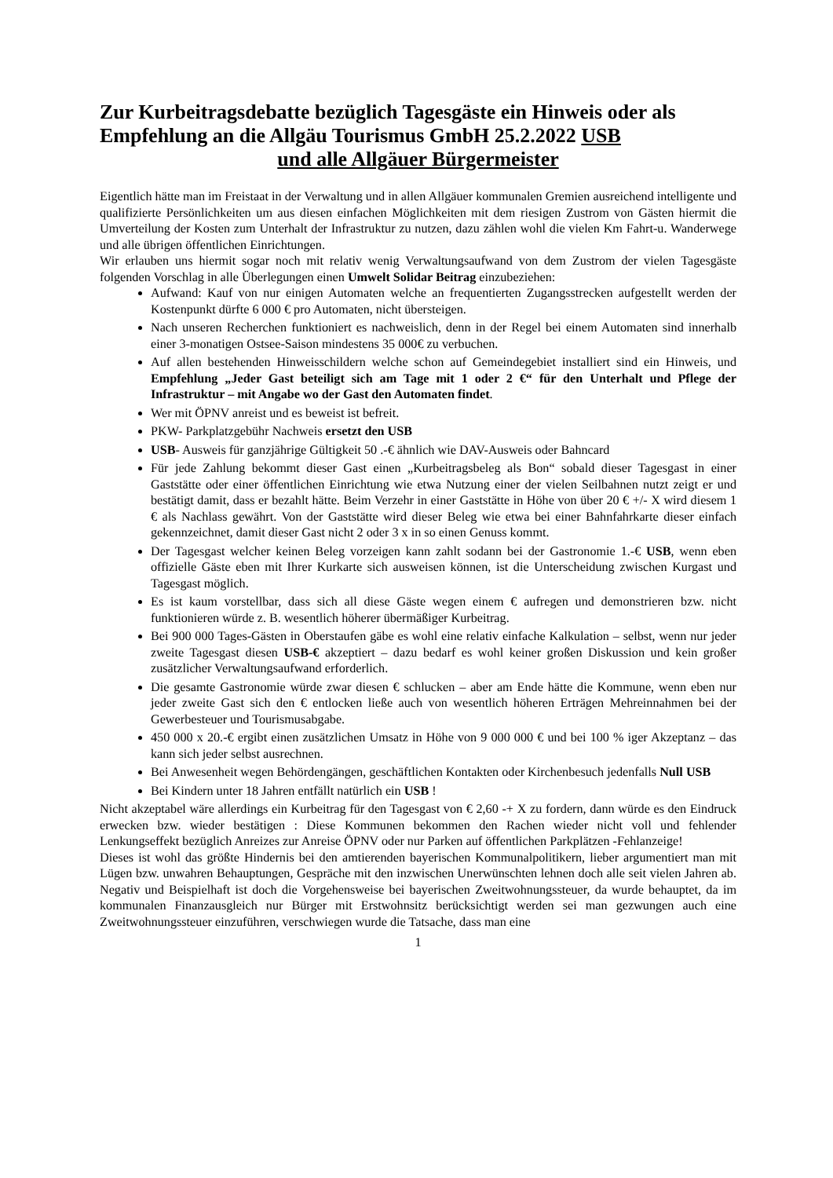Zur Kurbeitragsdebatte bezüglich Tagesgäste ein Hinweis oder als Empfehlung an die Allgäu Tourismus GmbH 25.2.2022 USB
und alle Allgäuer Bürgermeister
Eigentlich hätte man im Freistaat in der Verwaltung und in allen Allgäuer kommunalen Gremien ausreichend intelligente und qualifizierte Persönlichkeiten um aus diesen einfachen Möglichkeiten mit dem riesigen Zustrom von Gästen hiermit die Umverteilung der Kosten zum Unterhalt der Infrastruktur zu nutzen, dazu zählen wohl die vielen Km Fahrt-u. Wanderwege und alle übrigen öffentlichen Einrichtungen.
Wir erlauben uns hiermit sogar noch mit relativ wenig Verwaltungsaufwand von dem Zustrom der vielen Tagesgäste folgenden Vorschlag in alle Überlegungen einen Umwelt Solidar Beitrag einzubeziehen:
Aufwand: Kauf von nur einigen Automaten welche an frequentierten Zugangsstrecken aufgestellt werden der Kostenpunkt dürfte 6 000 € pro Automaten, nicht übersteigen.
Nach unseren Recherchen funktioniert es nachweislich, denn in der Regel bei einem Automaten sind innerhalb einer 3-monatigen Ostsee-Saison mindestens 35 000€ zu verbuchen.
Auf allen bestehenden Hinweisschildern welche schon auf Gemeindegebiet installiert sind ein Hinweis, und Empfehlung „Jeder Gast beteiligt sich am Tage mit 1 oder 2 €“ für den Unterhalt und Pflege der Infrastruktur – mit Angabe wo der Gast den Automaten findet.
Wer mit ÖPNV anreist und es beweist ist befreit.
PKW- Parkplatzgebühr Nachweis ersetzt den USB
USB- Ausweis für ganzjährige Gültigkeit 50 .-€ ähnlich wie DAV-Ausweis oder Bahncard
Für jede Zahlung bekommt dieser Gast einen „Kurbeitragsbeleg als Bon“ sobald dieser Tagesgast in einer Gaststätte oder einer öffentlichen Einrichtung wie etwa Nutzung einer der vielen Seilbahnen nutzt zeigt er und bestätigt damit, dass er bezahlt hätte. Beim Verzehr in einer Gaststätte in Höhe von über 20 € +/- X wird diesem 1 € als Nachlass gewährt. Von der Gaststätte wird dieser Beleg wie etwa bei einer Bahnfahrkarte dieser einfach gekennzeichnet, damit dieser Gast nicht 2 oder 3 x in so einen Genuss kommt.
Der Tagesgast welcher keinen Beleg vorzeigen kann zahlt sodann bei der Gastronomie 1.-€ USB, wenn eben offizielle Gäste eben mit Ihrer Kurkarte sich ausweisen können, ist die Unterscheidung zwischen Kurgast und Tagesgast möglich.
Es ist kaum vorstellbar, dass sich all diese Gäste wegen einem € aufregen und demonstrieren bzw. nicht funktionieren würde z. B. wesentlich höherer übermäßiger Kurbeitrag.
Bei 900 000 Tages-Gästen in Oberstaufen gäbe es wohl eine relativ einfache Kalkulation – selbst, wenn nur jeder zweite Tagesgast diesen USB-€ akzeptiert – dazu bedarf es wohl keiner großen Diskussion und kein großer zusätzlicher Verwaltungsaufwand erforderlich.
Die gesamte Gastronomie würde zwar diesen € schlucken – aber am Ende hätte die Kommune, wenn eben nur jeder zweite Gast sich den € entlocken ließe auch von wesentlich höheren Erträgen Mehreinnahmen bei der Gewerbesteuer und Tourismusabgabe.
450 000 x 20.-€ ergibt einen zusätzlichen Umsatz in Höhe von 9 000 000 € und bei 100 % iger Akzeptanz – das kann sich jeder selbst ausrechnen.
Bei Anwesenheit wegen Behördengängen, geschäftlichen Kontakten oder Kirchenbesuch jedenfalls Null USB
Bei Kindern unter 18 Jahren entfällt natürlich ein USB !
Nicht akzeptabel wäre allerdings ein Kurbeitrag für den Tagesgast von € 2,60 -+ X zu fordern, dann würde es den Eindruck erwecken bzw. wieder bestätigen : Diese Kommunen bekommen den Rachen wieder nicht voll und fehlender Lenkungseffekt bezüglich Anreizes zur Anreise ÖPNV oder nur Parken auf öffentlichen Parkplätzen -Fehlanzeige!
Dieses ist wohl das größte Hindernis bei den amtierenden bayerischen Kommunalpolitikern, lieber argumentiert man mit Lügen bzw. unwahren Behauptungen, Gespräche mit den inzwischen Unerwünschten lehnen doch alle seit vielen Jahren ab. Negativ und Beispielhaft ist doch die Vorgehensweise bei bayerischen Zweitwohnungssteuer, da wurde behauptet, da im kommunalen Finanzausgleich nur Bürger mit Erstwohnsitz berücksichtigt werden sei man gezwungen auch eine Zweitwohnungssteuer einzuführen, verschwiegen wurde die Tatsache, dass man eine
1